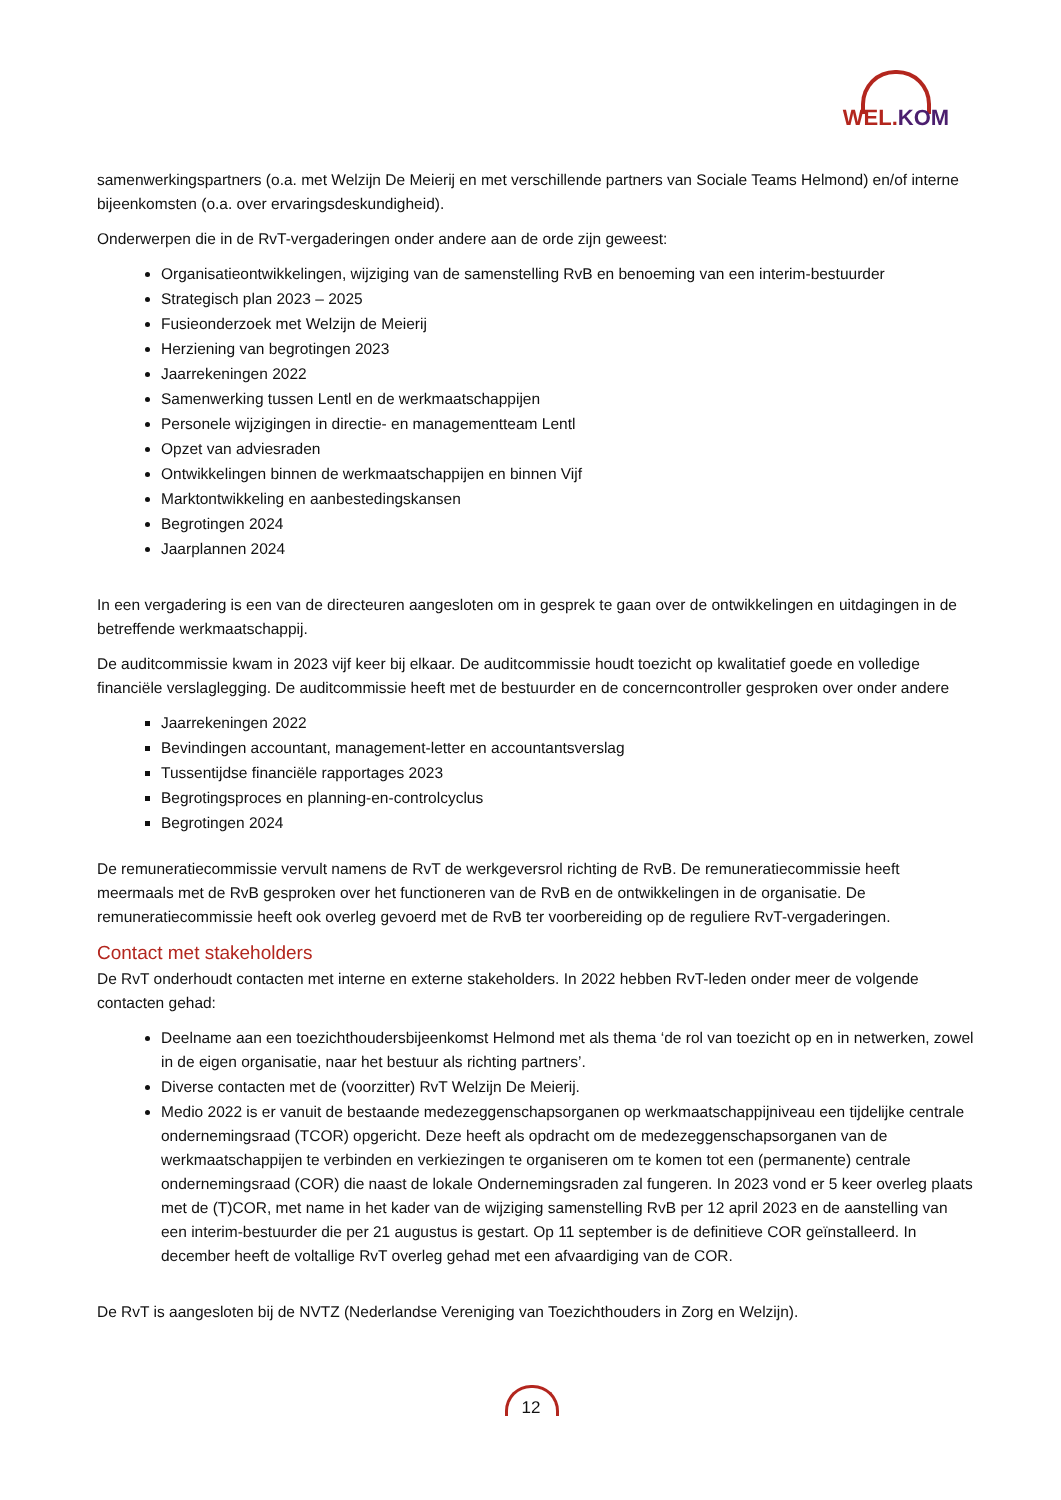WEL.KOM
samenwerkingspartners (o.a. met Welzijn De Meierij en met verschillende partners van Sociale Teams Helmond) en/of interne bijeenkomsten (o.a. over ervaringsdeskundigheid).
Onderwerpen die in de RvT-vergaderingen onder andere aan de orde zijn geweest:
Organisatieontwikkelingen, wijziging van de samenstelling RvB en benoeming van een interim-bestuurder
Strategisch plan 2023 – 2025
Fusieonderzoek met Welzijn de Meierij
Herziening van begrotingen 2023
Jaarrekeningen 2022
Samenwerking tussen Lentl en de werkmaatschappijen
Personele wijzigingen in directie- en managementteam Lentl
Opzet van adviesraden
Ontwikkelingen binnen de werkmaatschappijen en binnen Vijf
Marktontwikkeling en aanbestedingskansen
Begrotingen 2024
Jaarplannen 2024
In een vergadering is een van de directeuren aangesloten om in gesprek te gaan over de ontwikkelingen en uitdagingen in de betreffende werkmaatschappij.
De auditcommissie kwam in 2023 vijf keer bij elkaar. De auditcommissie houdt toezicht op kwalitatief goede en volledige financiële verslaglegging. De auditcommissie heeft met de bestuurder en de concerncontroller gesproken over onder andere
Jaarrekeningen 2022
Bevindingen accountant, management-letter en accountantsverslag
Tussentijdse financiële rapportages 2023
Begrotingsproces en planning-en-controlcyclus
Begrotingen 2024
De remuneratiecommissie vervult namens de RvT de werkgeversrol richting de RvB. De remuneratiecommissie heeft meermaals met de RvB gesproken over het functioneren van de RvB en de ontwikkelingen in de organisatie. De remuneratiecommissie heeft ook overleg gevoerd met de RvB ter voorbereiding op de reguliere RvT-vergaderingen.
Contact met stakeholders
De RvT onderhoudt contacten met interne en externe stakeholders. In 2022 hebben RvT-leden onder meer de volgende contacten gehad:
Deelname aan een toezichthoudersbijeenkomst Helmond met als thema ‘de rol van toezicht op en in netwerken, zowel in de eigen organisatie, naar het bestuur als richting partners’.
Diverse contacten met de (voorzitter) RvT Welzijn De Meierij.
Medio 2022 is er vanuit de bestaande medezeggenschapsorganen op werkmaatschappijniveau een tijdelijke centrale ondernemingsraad (TCOR) opgericht. Deze heeft als opdracht om de medezeggenschapsorganen van de werkmaatschappijen te verbinden en verkiezingen te organiseren om te komen tot een (permanente) centrale ondernemingsraad (COR) die naast de lokale Ondernemingsraden zal fungeren. In 2023 vond er 5 keer overleg plaats met de (T)COR, met name in het kader van de wijziging samenstelling RvB per 12 april 2023 en de aanstelling van een interim-bestuurder die per 21 augustus is gestart. Op 11 september is de definitieve COR geïnstalleerd. In december heeft de voltallige RvT overleg gehad met een afvaardiging van de COR.
De RvT is aangesloten bij de NVTZ (Nederlandse Vereniging van Toezichthouders in Zorg en Welzijn).
12